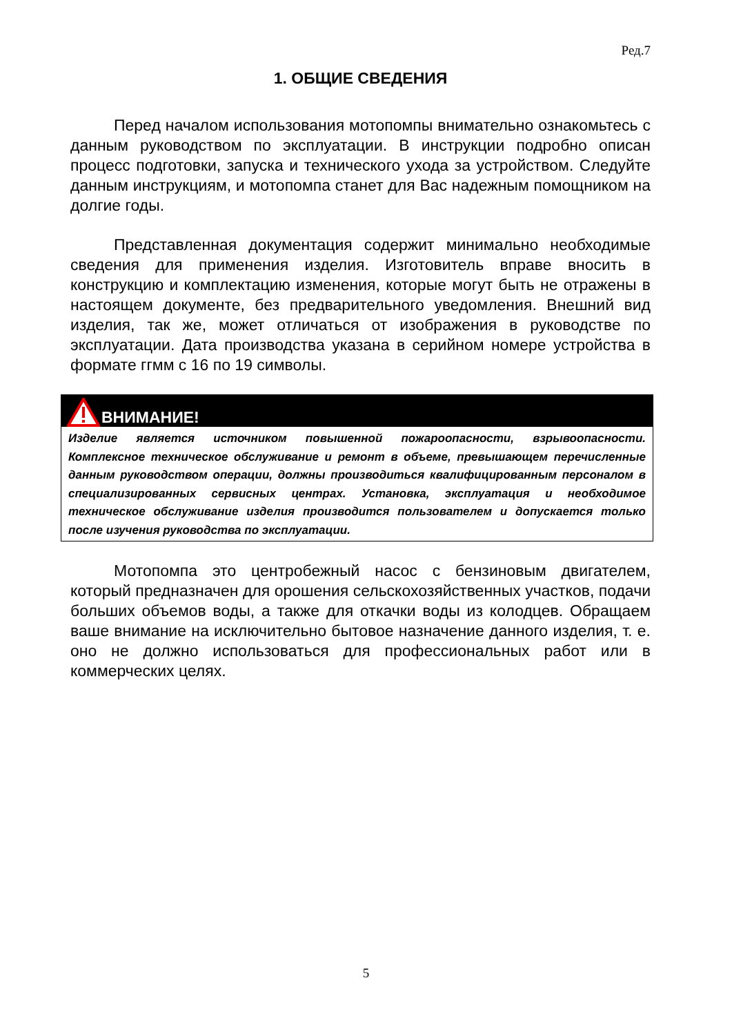Ред.7
1. ОБЩИЕ СВЕДЕНИЯ
Перед началом использования мотопомпы внимательно ознакомьтесь с данным руководством по эксплуатации. В инструкции подробно описан процесс подготовки, запуска и технического ухода за устройством. Следуйте данным инструкциям, и мотопомпа станет для Вас надежным помощником на долгие годы.
Представленная документация содержит минимально необходимые сведения для применения изделия. Изготовитель вправе вносить в конструкцию и комплектацию изменения, которые могут быть не отражены в настоящем документе, без предварительного уведомления. Внешний вид изделия, так же, может отличаться от изображения в руководстве по эксплуатации. Дата производства указана в серийном номере устройства в формате ггмм с 16 по 19 символы.
ВНИМАНИЕ!
Изделие является источником повышенной пожароопасности, взрывоопасности. Комплексное техническое обслуживание и ремонт в объеме, превышающем перечисленные данным руководством операции, должны производиться квалифицированным персоналом в специализированных сервисных центрах. Установка, эксплуатация и необходимое техническое обслуживание изделия производится пользователем и допускается только после изучения руководства по эксплуатации.
Мотопомпа это центробежный насос с бензиновым двигателем, который предназначен для орошения сельскохозяйственных участков, подачи больших объемов воды, а также для откачки воды из колодцев. Обращаем ваше внимание на исключительно бытовое назначение данного изделия, т. е. оно не должно использоваться для профессиональных работ или в коммерческих целях.
5